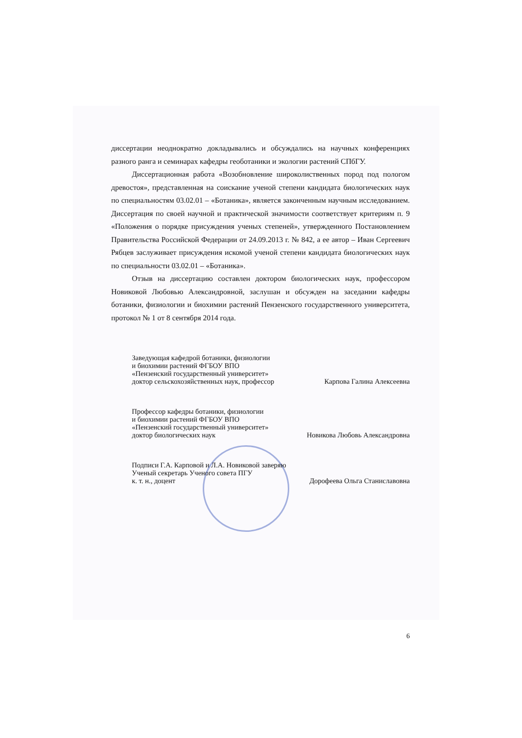диссертации неоднократно докладывались и обсуждались на научных конференциях разного ранга и семинарах кафедры геоботаники и экологии растений СПбГУ.
Диссертационная работа «Возобновление широколиственных пород под пологом древостоя», представленная на соискание ученой степени кандидата биологических наук по специальностям 03.02.01 – «Ботаника», является законченным научным исследованием. Диссертация по своей научной и практической значимости соответствует критериям п. 9 «Положения о порядке присуждения ученых степеней», утвержденного Постановлением Правительства Российской Федерации от 24.09.2013 г. № 842, а ее автор – Иван Сергеевич Рябцев заслуживает присуждения искомой ученой степени кандидата биологических наук по специальности 03.02.01 – «Ботаника».
Отзыв на диссертацию составлен доктором биологических наук, профессором Новиковой Любовью Александровной, заслушан и обсужден на заседании кафедры ботаники, физиологии и биохимии растений Пензенского государственного университета, протокол № 1 от 8 сентября 2014 года.
Заведующая кафедрой ботаники, физиологии
и биохимии растений ФГБОУ ВПО
«Пензенский государственный университет»
доктор сельскохозяйственных наук, профессор Карпова Галина Алексеевна
Профессор кафедры ботаники, физиологии
и биохимии растений ФГБОУ ВПО
«Пензенский государственный университет»
доктор биологических наук Новикова Любовь Александровна
Подписи Г.А. Карповой и Л.А. Новиковой заверяю
Ученый секретарь Ученого совета ПГУ
к. т. н., доцент Дорофеева Ольга Станиславовна
6